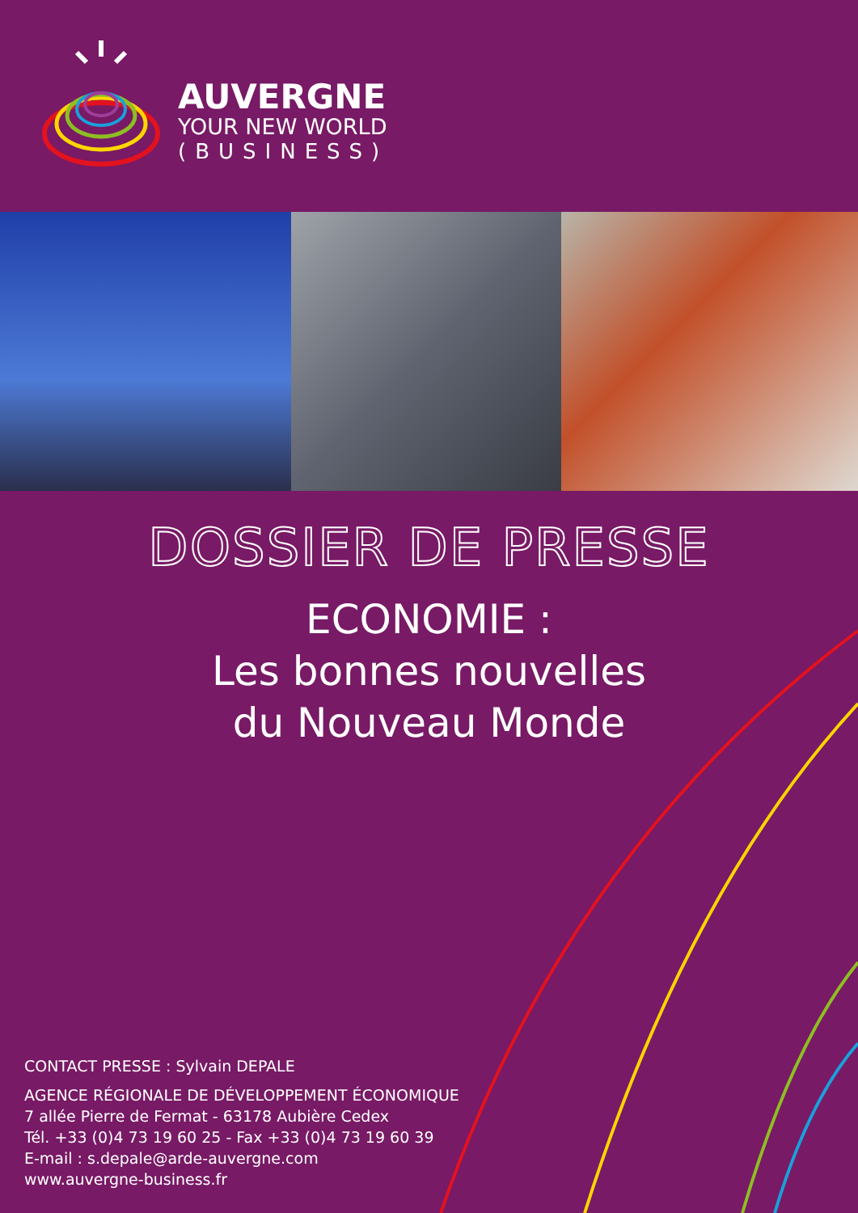AUVERGNE
YOUR NEW WORLD
(BUSINESS)
DOSSIER DE PRESSE
ECONOMIE :
Les bonnes nouvelles
du Nouveau Monde
CONTACT PRESSE : Sylvain DEPALE
AGENCE RÉGIONALE DE DÉVELOPPEMENT ÉCONOMIQUE
7 allée Pierre de Fermat - 63178 Aubière Cedex
Tél. +33 (0)4 73 19 60 25 - Fax +33 (0)4 73 19 60 39
E-mail : s.depale@arde-auvergne.com
www.auvergne-business.fr